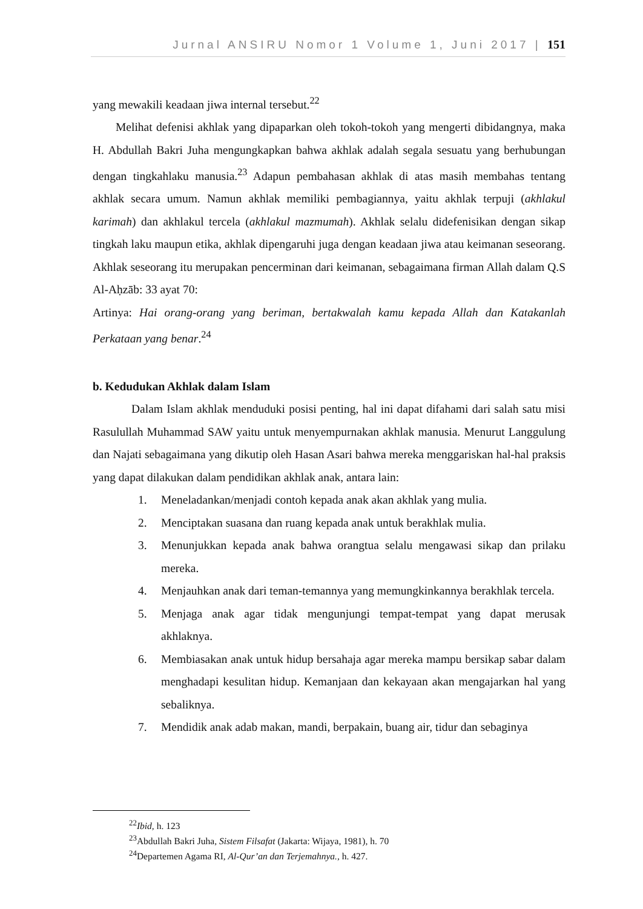Jurnal ANSIRU Nomor 1 Volume 1, Juni 2017 | 151
yang mewakili keadaan jiwa internal tersebut.<sup>22</sup>
Melihat defenisi akhlak yang dipaparkan oleh tokoh-tokoh yang mengerti dibidangnya, maka H. Abdullah Bakri Juha mengungkapkan bahwa akhlak adalah segala sesuatu yang berhubungan dengan tingkahlaku manusia.<sup>23</sup> Adapun pembahasan akhlak di atas masih membahas tentang akhlak secara umum. Namun akhlak memiliki pembagiannya, yaitu akhlak terpuji (akhlakul karimah) dan akhlakul tercela (akhlakul mazmumah). Akhlak selalu didefenisikan dengan sikap tingkah laku maupun etika, akhlak dipengaruhi juga dengan keadaan jiwa atau keimanan seseorang. Akhlak seseorang itu merupakan pencerminan dari keimanan, sebagaimana firman Allah dalam Q.S Al-Aḥzāb: 33 ayat 70:
Artinya: Hai orang-orang yang beriman, bertakwalah kamu kepada Allah dan Katakanlah Perkataan yang benar.<sup>24</sup>
b. Kedudukan Akhlak dalam Islam
Dalam Islam akhlak menduduki posisi penting, hal ini dapat difahami dari salah satu misi Rasulullah Muhammad SAW yaitu untuk menyempurnakan akhlak manusia. Menurut Langgulung dan Najati sebagaimana yang dikutip oleh Hasan Asari bahwa mereka menggariskan hal-hal praksis yang dapat dilakukan dalam pendidikan akhlak anak, antara lain:
1. Meneladankan/menjadi contoh kepada anak akan akhlak yang mulia.
2. Menciptakan suasana dan ruang kepada anak untuk berakhlak mulia.
3. Menunjukkan kepada anak bahwa orangtua selalu mengawasi sikap dan prilaku mereka.
4. Menjauhkan anak dari teman-temannya yang memungkinkannya berakhlak tercela.
5. Menjaga anak agar tidak mengunjungi tempat-tempat yang dapat merusak akhlaknya.
6. Membiasakan anak untuk hidup bersahaja agar mereka mampu bersikap sabar dalam menghadapi kesulitan hidup. Kemanjaan dan kekayaan akan mengajarkan hal yang sebaliknya.
7. Mendidik anak adab makan, mandi, berpakain, buang air, tidur dan sebaginya
<sup>22</sup> Ibid, h. 123
<sup>23</sup> Abdullah Bakri Juha, Sistem Filsafat (Jakarta: Wijaya, 1981), h. 70
<sup>24</sup> Departemen Agama RI, Al-Qur’an dan Terjemahnya., h. 427.